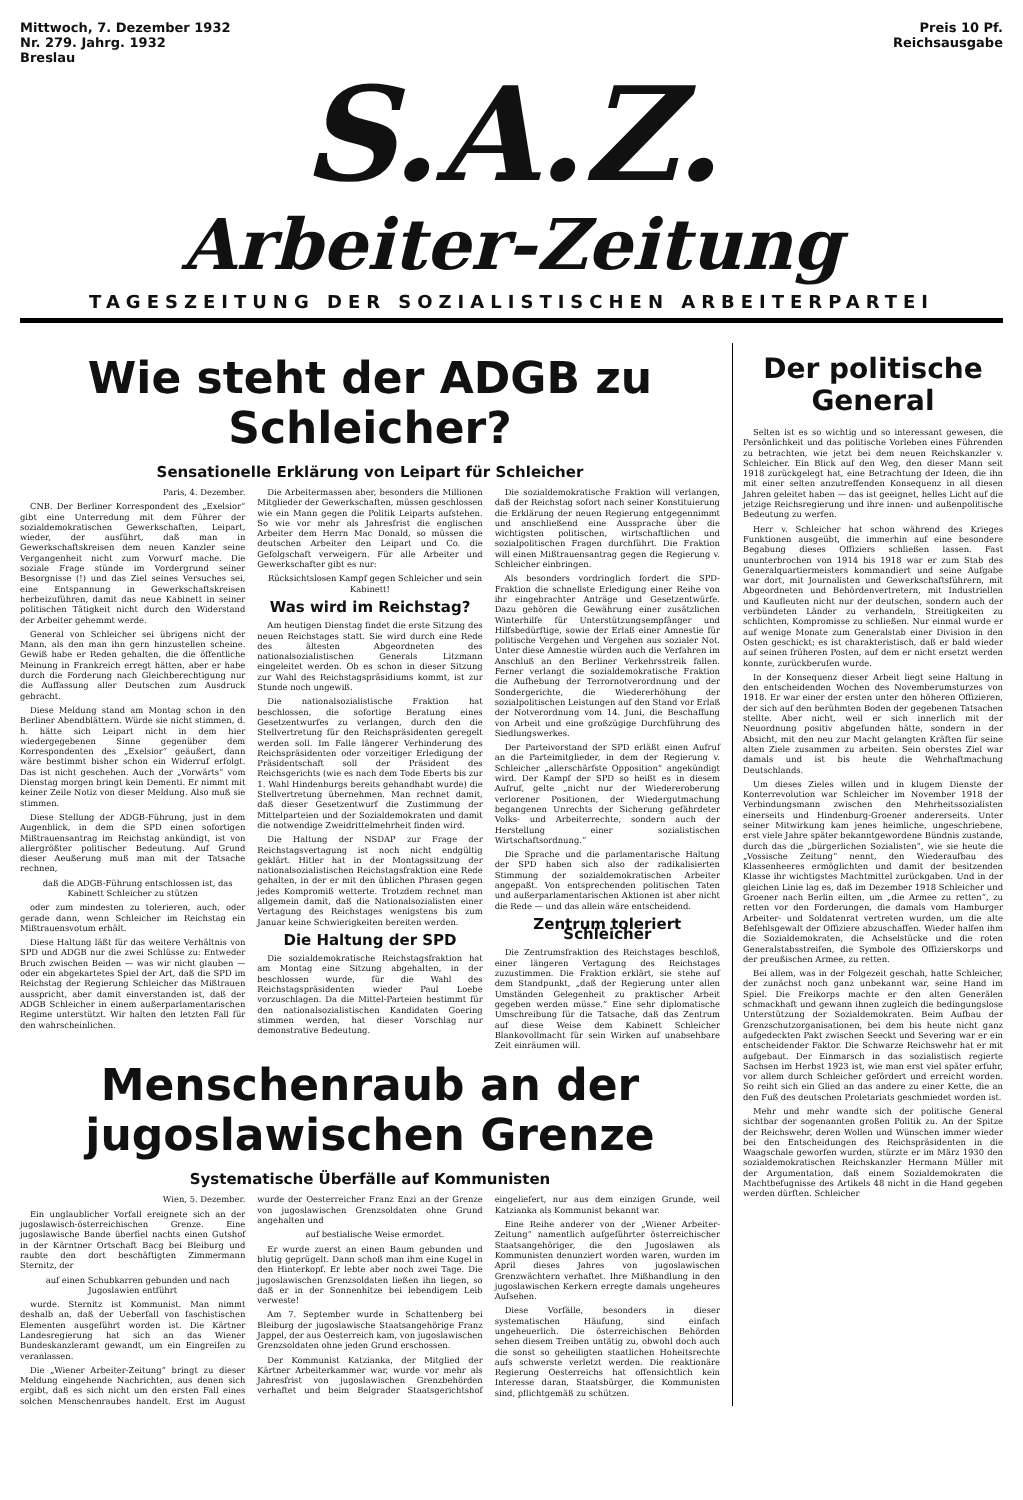Mittwoch, 7. Dezember 1932
Nr. 279. Jahrg. 1932
Breslau
Preis 10 Pf.
Reichsausgabe
S.A.Z.
Arbeiter-Zeitung
TAGESZEITUNG DER SOZIALISTISCHEN ARBEITERPARTEI
Wie steht der ADGB zu Schleicher?
Sensationelle Erklärung von Leipart für Schleicher
Paris, 4. Dezember.
CNB. Der Berliner Korrespondent des „Exelsior“ gibt eine Unterredung mit dem Führer der sozialdemokratischen Gewerkschaften, Leipart, wieder, der ausführt, daß man in Gewerkschaftskreisen dem neuen Kanzler seine Vergangenheit nicht zum Vorwurf mache. Die soziale Frage stünde im Vordergrund seiner Besorgnisse (!) und das Ziel seines Versuches sei, eine Entspannung in Gewerkschaftskreisen herbeizuführen, damit das neue Kabinett in seiner politischen Tätigkeit nicht durch den Widerstand der Arbeiter gehemmt werde.
General von Schleicher sei übrigens nicht der Mann, als den man ihn gern hinzustellen scheine. Gewiß habe er Reden gehalten, die die öffentliche Meinung in Frankreich erregt hätten, aber er habe durch die Forderung nach Gleichberechtigung nur die Auffassung aller Deutschen zum Ausdruck gebracht.
Diese Meldung stand am Montag schon in den Berliner Abendblättern. Würde sie nicht stimmen, d. h. hätte sich Leipart nicht in dem hier wiedergegebenen Sinne gegenüber dem Korrespondenten des „Exelsior“ geäußert, dann wäre bestimmt bisher schon ein Widerruf erfolgt. Das ist nicht geschehen. Auch der „Vorwärts“ vom Dienstag morgen bringt kein Dementi. Er nimmt mit keiner Zeile Notiz von dieser Meldung. Also muß sie stimmen.
Diese Stellung der ADGB-Führung, just in dem Augenblick, in dem die SPD einen sofortigen Mißtrauensantrag im Reichstag ankündigt, ist von allergrößter politischer Bedeutung. Auf Grund dieser Aeußerung muß man mit der Tatsache rechnen,
daß die ADGB-Führung entschlossen ist, das Kabinett Schleicher zu stützen
oder zum mindesten zu tolerieren, auch, oder gerade dann, wenn Schleicher im Reichstag ein Mißtrauensvotum erhält.
Diese Haltung läßt für das weitere Verhältnis von SPD und ADGB nur die zwei Schlüsse zu: Entweder Bruch zwischen Beiden — was wir nicht glauben — oder ein abgekartetes Spiel der Art, daß die SPD im Reichstag der Regierung Schleicher das Mißtrauen ausspricht, aber damit einverstanden ist, daß der ADGB Schleicher in einem außerparlamentarischen Regime unterstützt. Wir halten den letzten Fall für den wahrscheinlichen.
Die Arbeitermassen aber, besonders die Millionen Mitglieder der Gewerkschaften, müssen geschlossen wie ein Mann gegen die Politik Leiparts aufstehen. So wie vor mehr als Jahresfrist die englischen Arbeiter dem Herrn Mac Donald, so müssen die deutschen Arbeiter den Leipart und Co. die Gefolgschaft verweigern. Für alle Arbeiter und Gewerkschafter gibt es nur:
Rücksichtslosen Kampf gegen Schleicher und sein Kabinett!
Was wird im Reichstag?
Am heutigen Dienstag findet die erste Sitzung des neuen Reichstages statt. Sie wird durch eine Rede des ältesten Abgeordneten des nationalsozialistischen Generals Litzmann eingeleitet werden. Ob es schon in dieser Sitzung zur Wahl des Reichstagspräsidiums kommt, ist zur Stunde noch ungewiß.
Die nationalsozialistische Fraktion hat beschlossen, die sofortige Beratung eines Gesetzentwurfes zu verlangen, durch den die Stellvertretung für den Reichspräsidenten geregelt werden soll. Im Falle längerer Verhinderung des Reichspräsidenten oder vorzeitiger Erledigung der Präsidentschaft soll der Präsident des Reichsgerichts (wie es nach dem Tode Eberts bis zur 1. Wahl Hindenburgs bereits gehandhabt wurde) die Stellvertretung übernehmen. Man rechnet damit, daß dieser Gesetzentwurf die Zustimmung der Mittelparteien und der Sozialdemokraten und damit die notwendige Zweidrittelmehrheit finden wird.
Die Haltung der NSDAP zur Frage der Reichstagsvertagung ist noch nicht endgültig geklärt. Hitler hat in der Montagssitzung der nationalsozialistischen Reichstagsfraktion eine Rede gehalten, in der er mit den üblichen Phrasen gegen jedes Kompromiß wetterte. Trotzdem rechnet man allgemein damit, daß die Nationalsozialisten einer Vertagung des Reichstages wenigstens bis zum Januar keine Schwierigkeiten bereiten werden.
Die Haltung der SPD
Die sozialdemokratische Reichstagsfraktion hat am Montag eine Sitzung abgehalten, in der beschlossen wurde, für die Wahl des Reichstagspräsidenten wieder Paul Loebe vorzuschlagen. Da die Mittel-Parteien bestimmt für den nationalsozialistischen Kandidaten Goering stimmen werden, hat dieser Vorschlag nur demonstrative Bedeutung.
Die sozialdemokratische Fraktion will verlangen, daß der Reichstag sofort nach seiner Konstituierung die Erklärung der neuen Regierung entgegennimmt und anschließend eine Aussprache über die wichtigsten politischen, wirtschaftlichen und sozialpolitischen Fragen durchführt. Die Fraktion will einen Mißtrauensantrag gegen die Regierung v. Schleicher einbringen.
Als besonders vordringlich fordert die SPD-Fraktion die schnellste Erledigung einer Reihe von ihr eingebrachter Anträge und Gesetzentwürfe. Dazu gehören die Gewährung einer zusätzlichen Winterhilfe für Unterstützungsempfänger und Hilfsbedürftige, sowie der Erlaß einer Amnestie für politische Vergehen und Vergehen aus sozialer Not. Unter diese Amnestie würden auch die Verfahren im Anschluß an den Berliner Verkehrsstreik fallen. Ferner verlangt die sozialdemokratische Fraktion die Aufhebung der Terrornotverordnung und der Sondergerichte, die Wiedererhöhung der sozialpolitischen Leistungen auf den Stand vor Erlaß der Notverordnung vom 14. Juni, die Beschaffung von Arbeit und eine großzügige Durchführung des Siedlungswerkes.
Der Parteivorstand der SPD erläßt einen Aufruf an die Parteimitglieder, in dem der Regierung v. Schleicher „allerschärfste Opposition“ angekündigt wird. Der Kampf der SPD so heißt es in diesem Aufruf, gelte „nicht nur der Wiedereroberung verlorener Positionen, der Wiedergutmachung begangenen Unrechts der Sicherung gefährdeter Volks- und Arbeiterrechte, sondern auch der Herstellung einer sozialistischen Wirtschaftsordnung.“
Die Sprache und die parlamentarische Haltung der SPD haben sich also der radikalisierten Stimmung der sozialdemokratischen Arbeiter angepaßt. Von entsprechenden politischen Taten und außerparlamentarischen Aktionen ist aber nicht die Rede — und das allein wäre entscheidend.
Zentrum toleriert Schleicher
Die Zentrumsfraktion des Reichstages beschloß, einer längeren Vertagung des Reichstages zuzustimmen. Die Fraktion erklärt, sie stehe auf dem Standpunkt, „daß der Regierung unter allen Umständen Gelegenheit zu praktischer Arbeit gegeben werden müsse.“ Eine sehr diplomatische Umschreibung für die Tatsache, daß das Zentrum auf diese Weise dem Kabinett Schleicher Blankovollmacht für sein Wirken auf unabsehbare Zeit einräumen will.
Menschenraub an der jugoslawischen Grenze
Systematische Überfälle auf Kommunisten
Wien, 5. Dezember.
Ein unglaublicher Vorfall ereignete sich an der jugoslawisch-österreichischen Grenze. Eine jugoslawische Bande überfiel nachts einen Gutshof in der Kärntner Ortschaft Bacg bei Bleiburg und raubte den dort beschäftigten Zimmermann Sternitz, der
auf einen Schubkarren gebunden und nach Jugoslawien entführt
wurde. Sternitz ist Kommunist. Man nimmt deshalb an, daß der Ueberfall von faschistischen Elementen ausgeführt worden ist. Die Kärtner Landesregierung hat sich an das Wiener Bundeskanzleramt gewandt, um ein Eingreifen zu veranlassen.
Die „Wiener Arbeiter-Zeitung“ bringt zu dieser Meldung eingehende Nachrichten, aus denen sich ergibt, daß es sich nicht um den ersten Fall eines solchen Menschenraubes handelt. Erst im August wurde der Oesterreicher Franz Enzi an der Grenze von jugoslawischen Grenzsoldaten ohne Grund angehalten und
auf bestialische Weise ermordet.
Er wurde zuerst an einen Baum gebunden und blutig geprügelt. Dann schoß man ihm eine Kugel in den Hinterkopf. Er lebte aber noch zwei Tage. Die jugoslawischen Grenzsoldaten ließen ihn liegen, so daß er in der Sonnenhitze bei lebendigem Leib verwestе!
Am 7. September wurde in Schattenberg bei Bleiburg der jugoslawische Staatsangehörige Franz Jappel, der aus Oesterreich kam, von jugoslawischen Grenzsoldaten ohne jeden Grund erschossen.
Der Kommunist Katzianka, der Mitglied der Kärtner Arbeiterkammer war, wurde vor mehr als Jahresfrist von jugoslawischen Grenzbehörden verhaftet und beim Belgrader Staatsgerichtshof eingeliefert, nur aus dem einzigen Grunde, weil Katzianka als Kommunist bekannt war.
Eine Reihe anderer von der „Wiener Arbeiter-Zeitung“ namentlich aufgeführter österreichischer Staatsangehöriger, die den Jugoslawen als Kommunisten denunziert worden waren, wurden im April dieses Jahres von jugoslawischen Grenzwächtern verhaftet. Ihre Mißhandlung in den jugoslawischen Kerkern erregte damals ungeheures Aufsehen.
Diese Vorfälle, besonders in dieser systematischen Häufung, sind einfach ungeheuerlich. Die österreichischen Behörden sehen diesem Treiben untätig zu, obwohl doch auch die sonst so geheiligten staatlichen Hoheitsrechte aufs schwerste verletzt werden. Die reaktionäre Regierung Oesterreichs hat offensichtlich kein Interesse daran, Staatsbürger, die Kommunisten sind, pflichtgemäß zu schützen.
Der politische General
Selten ist es so wichtig und so interessant gewesen, die Persönlichkeit und das politische Vorleben eines Führenden zu betrachten, wie jetzt bei dem neuen Reichskanzler v. Schleicher. Ein Blick auf den Weg, den dieser Mann seit 1918 zurückgelegt hat, eine Betrachtung der Ideen, die ihn mit einer selten anzutreffenden Konsequenz in all diesen Jahren geleitet haben — das ist geeignet, helles Licht auf die jetzige Reichsregierung und ihre innen- und außenpolitische Bedeutung zu werfen.
Herr v. Schleicher hat schon während des Krieges Funktionen ausgeübt, die immerhin auf eine besondere Begabung dieses Offiziers schließen lassen. Fast ununterbrochen von 1914 bis 1918 war er zum Stab des Generalquartiermeisters kommandiert und seine Aufgabe war dort, mit Journalisten und Gewerkschaftsführern, mit Abgeordneten und Behördenvertretern, mit Industriellen und Kaufleuten nicht nur der deutschen, sondern auch der verbündeten Länder zu verhandeln, Streitigkeiten zu schlichten, Kompromisse zu schließen. Nur einmal wurde er auf wenige Monate zum Generalstab einer Division in den Osten geschickt; es ist charakteristisch, daß er bald wieder auf seinen früheren Posten, auf dem er nicht ersetzt werden konnte, zurückberufen wurde.
In der Konsequenz dieser Arbeit liegt seine Haltung in den entscheidenden Wochen des Novemberumsturzes von 1918. Er war einer der ersten unter den höheren Offizieren, der sich auf den berühmten Boden der gegebenen Tatsachen stellte. Aber nicht, weil er sich innerlich mit der Neuordnung positiv abgefunden hätte, sondern in der Absicht, mit den neu zur Macht gelangten Kräften für seine alten Ziele zusammen zu arbeiten. Sein oberstes Ziel war damals und ist bis heute die Wehrhaftmachung Deutschlands.
Um dieses Zieles willen und in klugem Dienste der Konterrevolution war Schleicher im November 1918 der Verbindungsmann zwischen den Mehrheitssozialisten einerseits und Hindenburg-Groener andererseits. Unter seiner Mitwirkung kam jenes heimliche, ungeschriebene, erst viele Jahre später bekanntgewordene Bündnis zustande, durch das die „bürgerlichen Sozialisten“, wie sie heute die „Vossische Zeitung“ nennt, den Wiederaufbau des Klassenheeres ermöglichten und damit der besitzenden Klasse ihr wichtigstes Machtmittel zurückgaben. Und in der gleichen Linie lag es, daß im Dezember 1918 Schleicher und Groener nach Berlin eilten, um „die Armee zu retten“, zu retten vor den Forderungen, die damals vom Hamburger Arbeiter- und Soldatenrat vertreten wurden, um die alte Befehlsgewalt der Offiziere abzuschaffen. Wieder halfen ihm die Sozialdemokraten, die Achselstücke und die roten Generalstabsstreifen, die Symbole des Offizierskorps und der preußischen Armee, zu retten.
Bei allem, was in der Folgezeit geschah, hatte Schleicher, der zunächst noch ganz unbekannt war, seine Hand im Spiel. Die Freikorps machte er den alten Generälen schmackhaft und gewann ihnen zugleich die bedingungslose Unterstützung der Sozialdemokraten. Beim Aufbau der Grenzschutzorganisationen, bei dem bis heute nicht ganz aufgedeckten Pakt zwischen Seeckt und Severing war er ein entscheidender Faktor. Die Schwarze Reichswehr hat er mit aufgebaut. Der Einmarsch in das sozialistisch regierte Sachsen im Herbst 1923 ist, wie man erst viel später erfuhr, vor allem durch Schleicher gefördert und erreicht worden. So reiht sich ein Glied an das andere zu einer Kette, die an den Fuß des deutschen Proletariats geschmiedet worden ist.
Mehr und mehr wandte sich der politische General sichtbar der sogenannten großen Politik zu. An der Spitze der Reichswehr, deren Wollen und Wünschen immer wieder bei den Entscheidungen des Reichspräsidenten in die Waagschale geworfen wurden, stürzte er im März 1930 den sozialdemokratischen Reichskanzler Hermann Müller mit der Argumentation, daß einem Sozialdemokraten die Machtbefugnisse des Artikels 48 nicht in die Hand gegeben werden dürften. Schleicher